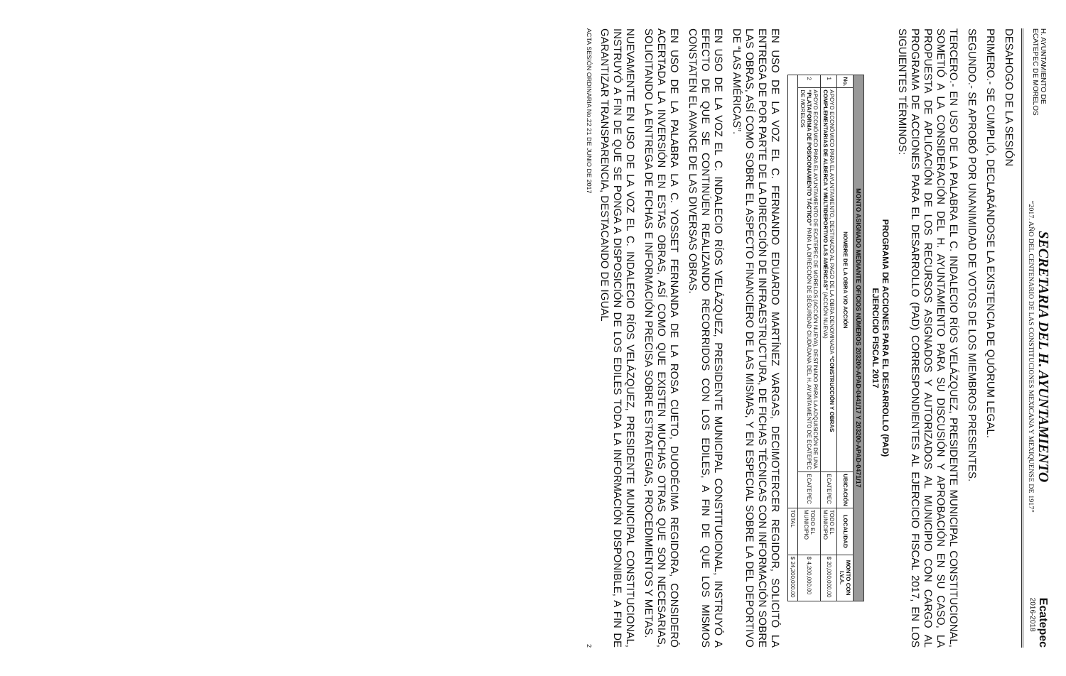H. AYUNTAMIENTO DE
ECATEPEC DE MORELOS
SECRETARIA DEL H. AYUNTAMIENTO
“2017. AÑO DEL CENTENARIO DE LAS CONSTITUCIONES MEXICANA Y MEXIQUENSE DE 1917”
Ecatepec
2016-2018
DESAHOGO DE LA SESIÓN
PRIMERO.- SE CUMPLIÓ, DECLARÁNDOSE LA EXISTENCIA DE QUÓRUM LEGAL.
SEGUNDO.- SE APROBÓ POR UNANIMIDAD DE VOTOS DE LOS MIEMBROS PRESENTES.
TERCERO.- EN USO DE LA PALABRA EL C. INDALECIO RÍOS VELÁZQUEZ, PRESIDENTE MUNICIPAL CONSTITUCIONAL, SOMETIÓ A LA CONSIDERACIÓN DEL H. AYUNTAMIENTO PARA SU DISCUSIÓN Y APROBACIÓN EN SU CASO, LA PROPUESTA DE APLICACIÓN DE LOS RECURSOS ASIGNADOS Y AUTORIZADOS AL MUNICIPIO CON CARGO AL PROGRAMA DE ACCIONES PARA EL DESARROLLO (PAD) CORRESPONDIENTES AL EJERCICIO FISCAL 2017, EN LOS SIGUIENTES TÉRMINOS:
PROGRAMA DE ACCIONES PARA EL DESARROLLO (PAD)
EJERCICIO FISCAL 2017
| MONTO ASIGNADO MEDIANTE OFICIOS NÚMEROS 203200-APAD-0441/17 Y 203200-APAD-0471/17 | | | | |
| No. | NOMBRE DE LA OBRA Y/O ACCIÓN | UBICACIÓN | LOCALIDAD | MONTO CON I.V.A. |
| 1 | APOYO ECONÓMICO PARA EL AYUNTAMIENTO, DESTINADO AL PAGO DE LA OBRA DENOMINADA “CONSTRUCCIÓN Y OBRAS COMPLEMENTARIAS DE ALBERCA Y MULTIDEPORTIVO LAS AMÉRICAS” (ACCIÓN NUEVA) | ECATEPEC | TODO EL MUNICIPIO | $ 20,000,000.00 |
| 2 | APOYO ECONÓMICO PARA EL AYUNTAMIENTO DE ECATEPEC DE MORELOS (ACCIÓN NUEVA), DESTINADO PARA LA ADQUISICIÓN DE UNA “PLATAFORMA DE POSICIONAMIENTO TÁCTICO” PARA LA DIRECCIÓN DE SEGURIDAD CIUDADANA DEL H. AYUNTAMIENTO DE ECATEPEC DE MORELOS | ECATEPEC | TODO EL MUNICIPIO | $ 4,200,000.00 |
| | | | TOTAL | $ 24,200,000.00 |
EN USO DE LA VOZ EL C. FERNANDO EDUARDO MARTÍNEZ VARGAS, DECIMOTERCER REGIDOR, SOLICITÓ LA ENTREGA DE POR PARTE DE LA DIRECCIÓN DE INFRAESTRUCTURA, DE FICHAS TÉCNICAS CON INFORMACIÓN SOBRE LAS OBRAS, ASÍ COMO SOBRE EL ASPECTO FINANCIERO DE LAS MISMAS, Y EN ESPECIAL SOBRE LA DEL DEPORTIVO DE “LAS AMÉRICAS”.
EN USO DE LA VOZ EL C. INDALECIO RÍOS VELÁZQUEZ, PRESIDENTE MUNICIPAL CONSTITUCIONAL, INSTRUYÓ A EFECTO DE QUE SE CONTINÚEN REALIZANDO RECORRIDOS CON LOS EDILES, A FIN DE QUE LOS MISMOS CONSTATEN EL AVANCE DE LAS DIVERSAS OBRAS.
EN USO DE LA PALABRA LA C. YOSSET FERNANDA DE LA ROSA CUETO, DUODÉCIMA REGIDORA, CONSIDERÓ ACERTADA LA INVERSIÓN EN ESTAS OBRAS, ASÍ COMO QUE EXISTEN MUCHAS OTRAS QUE SON NECESARIAS, SOLICITANDO LA ENTREGA DE FICHAS E INFORMACIÓN PRECISA SOBRE ESTRATEGIAS, PROCEDIMIENTOS Y METAS.
NUEVAMENTE EN USO DE LA VOZ EL C. INDALECIO RÍOS VELÁZQUEZ, PRESIDENTE MUNICIPAL CONSTITUCIONAL, INSTRUYÓ A FIN DE QUE SE PONGA A DISPOSICIÓN DE LOS EDILES TODA LA INFORMACIÓN DISPONIBLE, A FIN DE GARANTIZAR TRANSPARENCIA, DESTACANDO DE IGUAL
ACTA SESIÓN ORDINARIA No.22 21 DE JUNIO DE 2017 2